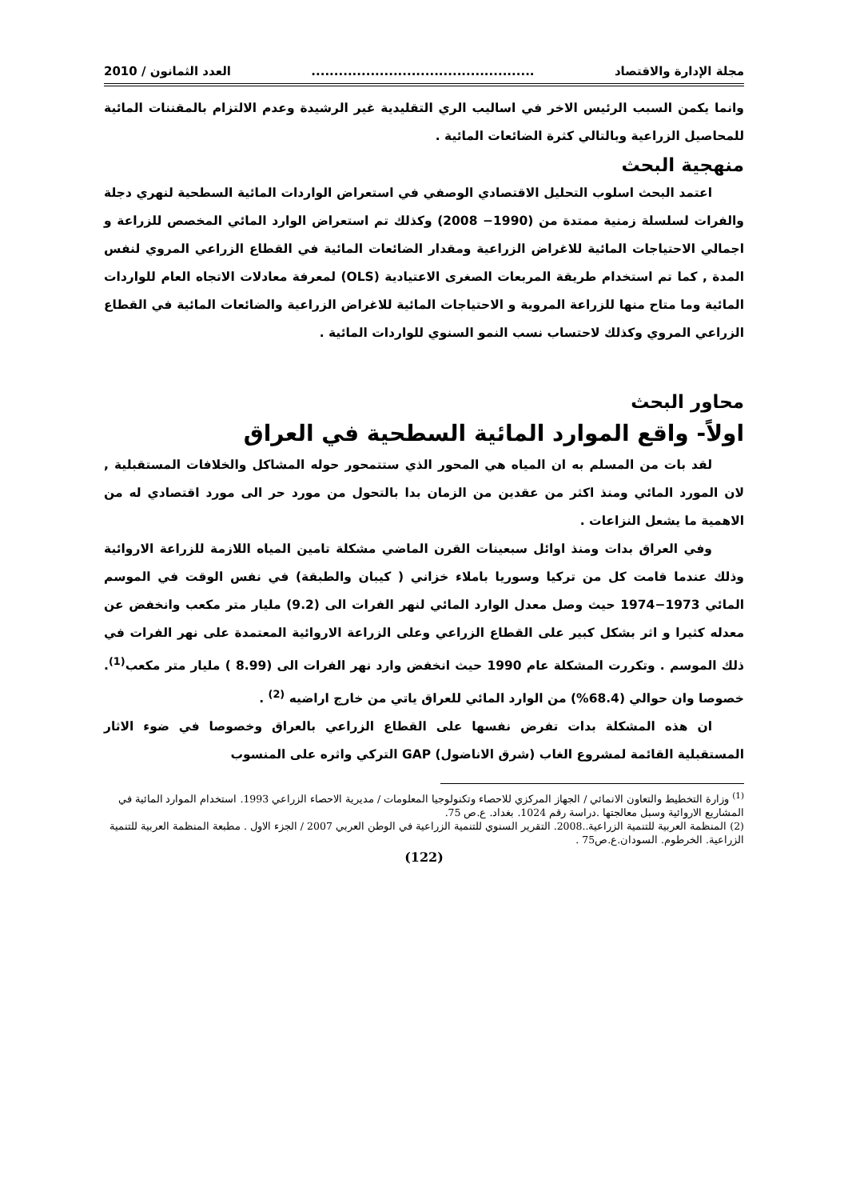مجلة الإدارة والاقتصاد................................................. العدد الثمانون / 2010
وانما يكمن السبب الرئيس الاخر في اساليب الري التقليدية غير الرشيدة وعدم الالتزام بالمقننات المائية للمحاصيل الزراعية وبالتالي كثرة الضائعات المائية .
منهجية البحث
اعتمد البحث اسلوب التحليل الاقتصادي الوصفي في استعراض الواردات المائية السطحية لنهري دجلة والفرات لسلسلة زمنية ممتدة من (1990− 2008) وكذلك تم استعراض الوارد المائي المخصص للزراعة و اجمالي الاحتياجات المائية للاغراض الزراعية ومقدار الضائعات المائية في القطاع الزراعي المروي لنفس المدة , كما تم استخدام طريقة المربعات الصغرى الاعتيادية (OLS) لمعرفة معادلات الاتجاه العام للواردات المائية وما متاح منها للزراعة المروية و الاحتياجات المائية للاغراض الزراعية والضائعات المائية في القطاع الزراعي المروي وكذلك لاحتساب نسب النمو السنوي للواردات المائية .
محاور البحث
اولاً- واقع الموارد المائية السطحية في العراق
لقد بات من المسلم به ان المياه هي المحور الذي ستتمحور حوله المشاكل والخلافات المستقبلية , لان المورد المائي ومنذ اكثر من عقدين من الزمان بدا بالتحول من مورد حر الى مورد اقتصادي له من الاهمية ما يشعل النزاعات .
وفي العراق بدات ومنذ اوائل سبعينات القرن الماضي مشكلة تامين المياه اللازمة للزراعة الاروائية وذلك عندما قامت كل من تركيا وسوريا باملاء خزاني ( كيبان والطبقة) في نفس الوقت في الموسم المائي 1973−1974 حيث وصل معدل الوارد المائي لنهر الفرات الى (9.2) مليار متر مكعب وانخفض عن معدله كثيرا و اثر بشكل كبير على القطاع الزراعي وعلى الزراعة الاروائية المعتمدة على نهر الفرات في ذلك الموسم . وتكررت المشكلة عام 1990 حيث انخفض وارد نهر الفرات الى (8.99 ) مليار متر مكعب<sup>(1)</sup>. خصوصا وان حوالي (68.4%) من الوارد المائي للعراق ياتي من خارج اراضيه <sup>(2)</sup> .
ان هذه المشكلة بدات تفرض نفسها على القطاع الزراعي بالعراق وخصوصا في ضوء الاثار المستقبلية القائمة لمشروع الغاب (شرق الاناضول) GAP التركي واثره على المنسوب
<sup>(1)</sup> وزارة التخطيط والتعاون الانمائي / الجهاز المركزي للاحصاء وتكنولوجيا المعلومات / مديرية الاحصاء الزراعي 1993. استخدام الموارد المائية في المشاريع الاروائية وسبل معالجتها .دراسة رقم 1024. بغداد. ع.ص 75.
(2) المنظمة العربية للتنمية الزراعية..2008. التقرير السنوي للتنمية الزراعية في الوطن العربي 2007 / الجزء الاول . مطبعة المنظمة العربية للتنمية الزراعية. الخرطوم. السودان.ع.ص75 .
(122)